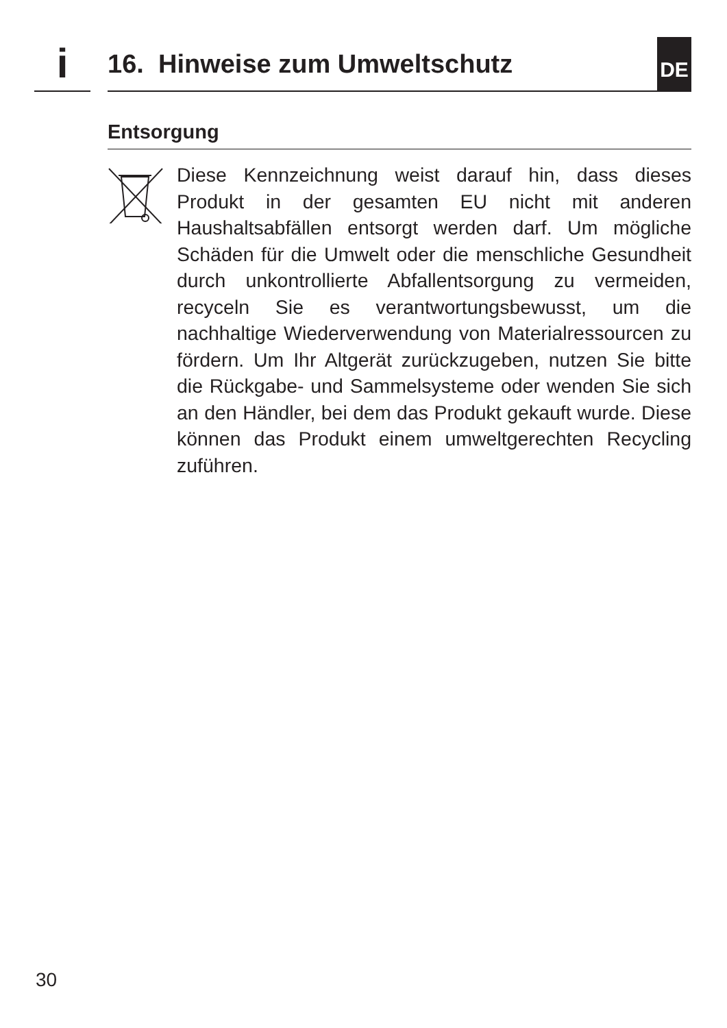i
16. Hinweise zum Umweltschutz
DE
Entsorgung
Diese Kennzeichnung weist darauf hin, dass dieses Produkt in der gesamten EU nicht mit anderen Haushaltsabfällen entsorgt werden darf. Um mögliche Schäden für die Umwelt oder die menschliche Gesundheit durch unkontrollierte Abfallentsorgung zu vermeiden, recyceln Sie es verantwortungsbewusst, um die nachhaltige Wiederverwendung von Materialressourcen zu fördern. Um Ihr Altgerät zurückzugeben, nutzen Sie bitte die Rückgabe- und Sammelsysteme oder wenden Sie sich an den Händler, bei dem das Produkt gekauft wurde. Diese können das Produkt einem umweltgerechten Recycling zuführen.
30